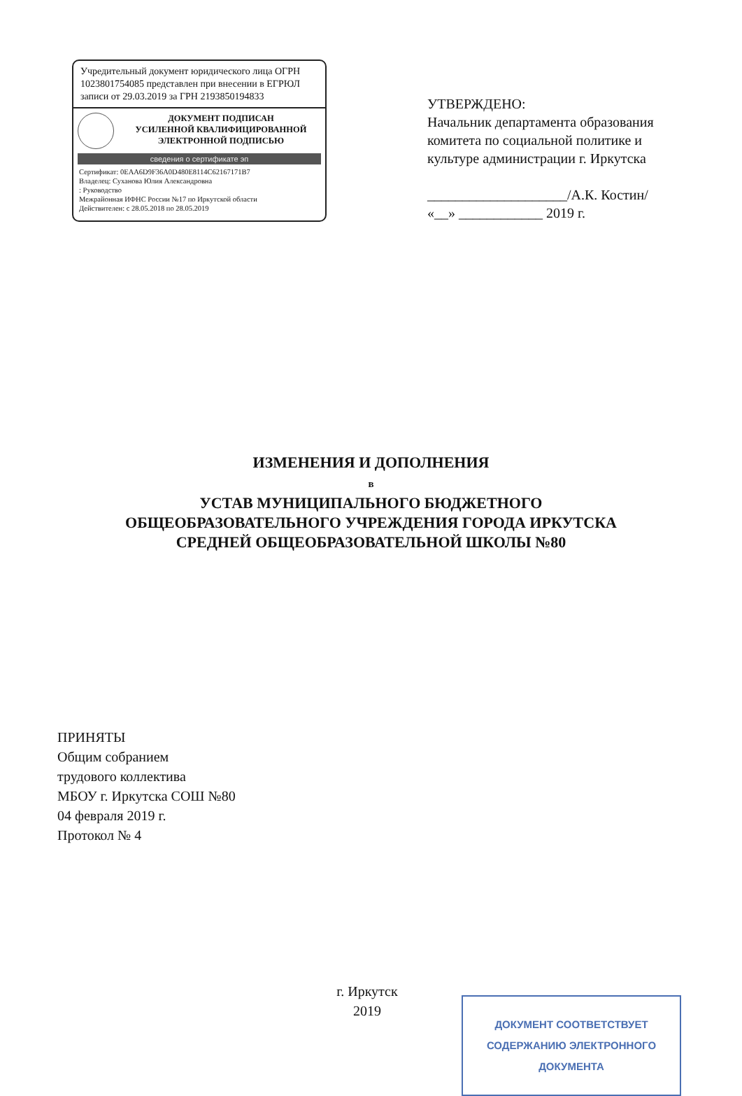Учредительный документ юридического лица ОГРН 1023801754085 представлен при внесении в ЕГРЮЛ записи от 29.03.2019 за ГРН 2193850194833
ДОКУМЕНТ ПОДПИСАН
УСИЛЕННОЙ КВАЛИФИЦИРОВАННОЙ
ЭЛЕКТРОННОЙ ПОДПИСЬЮ
сведения о сертификате эп
Сертификат: 0EAA6D9F36A0D480E8114C62167171B7
Владелец: Суханова Юлия Александровна
: Руководство
Межрайонная ИФНС России №17 по Иркутской области
Действителен: с 28.05.2018 по 28.05.2019
УТВЕРЖДЕНО:
Начальник департамента образования комитета по социальной политике и культуре администрации г. Иркутска
____________________/А.К. Костин/
«__» ____________ 2019 г.
ИЗМЕНЕНИЯ И ДОПОЛНЕНИЯ
в
УСТАВ МУНИЦИПАЛЬНОГО БЮДЖЕТНОГО
ОБЩЕОБРАЗОВАТЕЛЬНОГО УЧРЕЖДЕНИЯ ГОРОДА ИРКУТСКА
СРЕДНЕЙ ОБЩЕОБРАЗОВАТЕЛЬНОЙ ШКОЛЫ №80
ПРИНЯТЫ
Общим собранием
трудового коллектива
МБОУ г. Иркутска СОШ №80
04 февраля 2019 г.
Протокол № 4
г. Иркутск
2019
ДОКУМЕНТ СООТВЕТСТВУЕТ
СОДЕРЖАНИЮ ЭЛЕКТРОННОГО
ДОКУМЕНТА